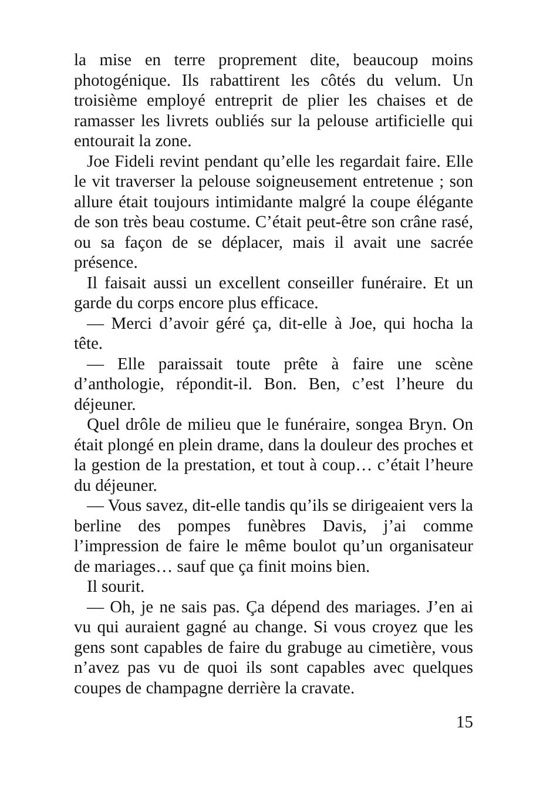la mise en terre proprement dite, beaucoup moins photogénique. Ils rabattirent les côtés du velum. Un troisième employé entreprit de plier les chaises et de ramasser les livrets oubliés sur la pelouse artificielle qui entourait la zone.
Joe Fideli revint pendant qu’elle les regardait faire. Elle le vit traverser la pelouse soigneusement entretenue ; son allure était toujours intimidante malgré la coupe élégante de son très beau costume. C’était peut-être son crâne rasé, ou sa façon de se déplacer, mais il avait une sacrée présence.
Il faisait aussi un excellent conseiller funéraire. Et un garde du corps encore plus efficace.
— Merci d’avoir géré ça, dit-elle à Joe, qui hocha la tête.
— Elle paraissait toute prête à faire une scène d’anthologie, répondit-il. Bon. Ben, c’est l’heure du déjeuner.
Quel drôle de milieu que le funéraire, songea Bryn. On était plongé en plein drame, dans la douleur des proches et la gestion de la prestation, et tout à coup… c’était l’heure du déjeuner.
— Vous savez, dit-elle tandis qu’ils se dirigeaient vers la berline des pompes funèbres Davis, j’ai comme l’impression de faire le même boulot qu’un organisateur de mariages… sauf que ça finit moins bien.
Il sourit.
— Oh, je ne sais pas. Ça dépend des mariages. J’en ai vu qui auraient gagné au change. Si vous croyez que les gens sont capables de faire du grabuge au cimetière, vous n’avez pas vu de quoi ils sont capables avec quelques coupes de champagne derrière la cravate.
15